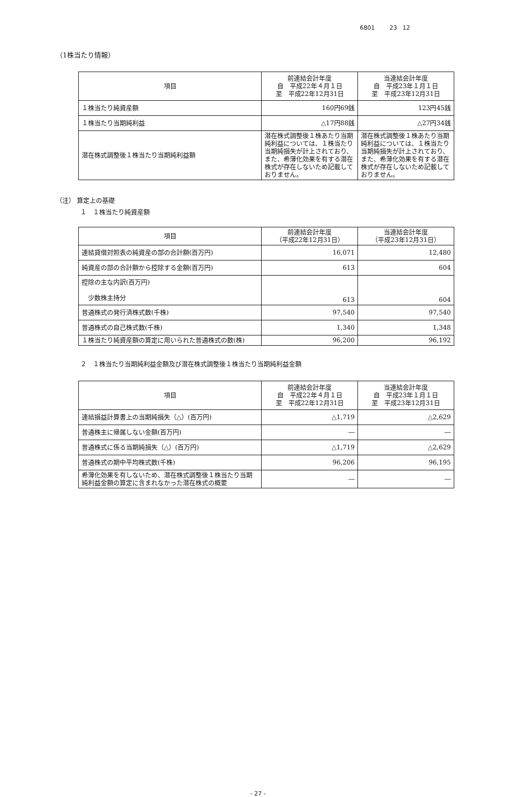6801 23 12
（1株当たり情報）
| 項目 | 前連結会計年度 自 平成22年４月１日 至 平成22年12月31日 | 当連結会計年度 自 平成23年１月１日 至 平成23年12月31日 |
| --- | --- | --- |
| １株当たり純資産額 | 160円69銭 | 123円45銭 |
| １株当たり当期純利益 | △17円88銭 | △27円34銭 |
| 潜在株式調整後１株当たり当期純利益額 | 潜在株式調整後１株あたり当期純利益については、１株当たり当期純損失が計上されており、また、希薄化効果を有する潜在株式が存在しないため記載しておりません。 | 潜在株式調整後１株あたり当期純利益については、１株当たり当期純損失が計上されており、また、希薄化効果を有する潜在株式が存在しないため記載しておりません。 |
（注） 算定上の基礎
１　１株当たり純資産額
| 項目 | 前連結会計年度 （平成22年12月31日） | 当連結会計年度 （平成23年12月31日） |
| --- | --- | --- |
| 連結貸借対照表の純資産の部の合計額(百万円) | 16,071 | 12,480 |
| 純資産の部の合計額から控除する金額(百万円) | 613 | 604 |
| 控除の主な内訳(百万円) 少数株主持分 | 613 | 604 |
| 普通株式の発行済株式数(千株) | 97,540 | 97,540 |
| 普通株式の自己株式数(千株) | 1,340 | 1,348 |
| １株当たり純資産額の算定に用いられた普通株式の数(株) | 96,200 | 96,192 |
２　１株当たり当期純利益金額及び潜在株式調整後１株当たり当期純利益金額
| 項目 | 前連結会計年度 自 平成22年４月１日 至 平成22年12月31日 | 当連結会計年度 自 平成23年１月１日 至 平成23年12月31日 |
| --- | --- | --- |
| 連結損益計算書上の当期純損失（△）(百万円) | △1,719 | △2,629 |
| 普通株主に帰属しない金額(百万円) | ― | ― |
| 普通株式に係る当期純損失（△）(百万円) | △1,719 | △2,629 |
| 普通株式の期中平均株式数(千株) | 96,206 | 96,195 |
| 希薄化効果を有しないため、潜在株式調整後１株当たり当期純利益金額の算定に含まれなかった潜在株式の概要 | ― | ― |
- 27 -